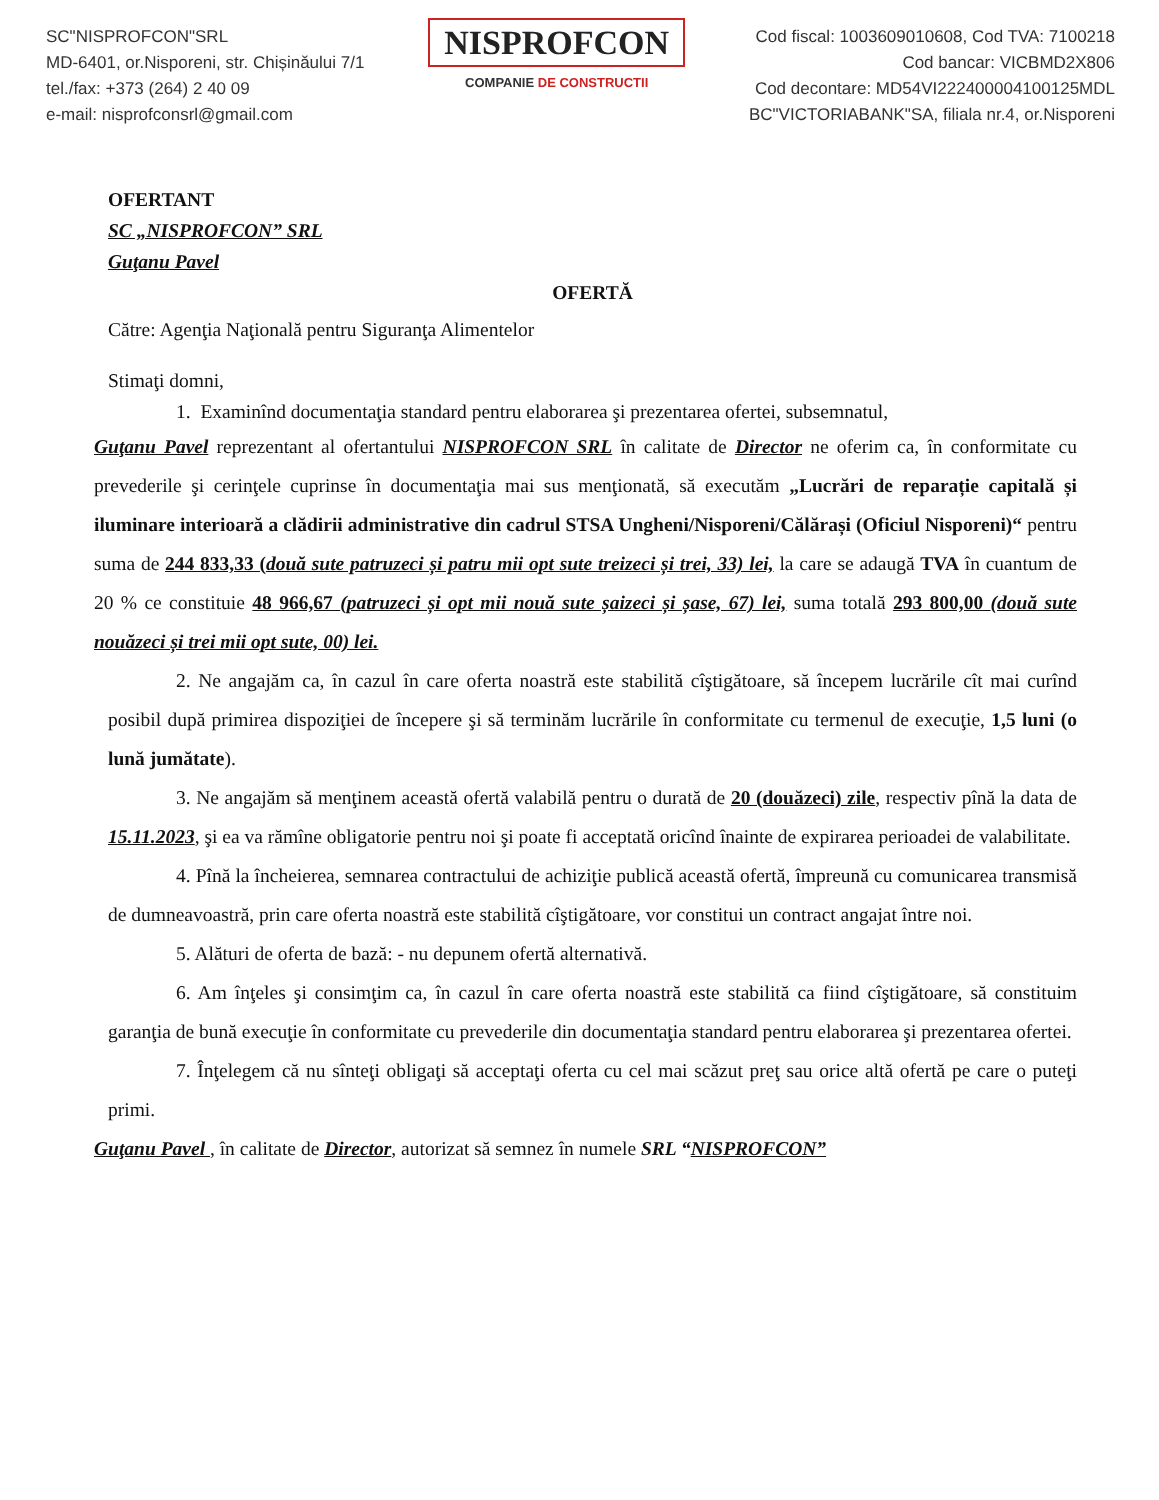SC"NISPROFCON"SRL
MD-6401, or.Nisporeni, str. Chișinăului 7/1
tel./fax: +373 (264) 2 40 09
e-mail: nisprofconsrl@gmail.com
NISPROFCON
COMPANIE DE CONSTRUCTII
Cod fiscal: 1003609010608, Cod TVA: 7100218
Cod bancar: VICBMD2X806
Cod decontare: MD54VI222400004100125MDL
BC"VICTORIABANK"SA, filiala nr.4, or.Nisporeni
OFERTANT
SC „NISPROFCON” SRL
Guţanu Pavel
OFERTĂ
Către: Agenţia Naţională pentru Siguranţa Alimentelor
Stimaţi domni,
1. Examinînd documentaţia standard pentru elaborarea şi prezentarea ofertei, subsemnatul,
Guţanu Pavel reprezentant al ofertantului NISPROFCON SRL în calitate de Director ne oferim ca, în conformitate cu prevederile şi cerinţele cuprinse în documentaţia mai sus menţionată, să executăm „Lucrări de reparație capitală și iluminare interioară a clădirii administrative din cadrul STSA Ungheni/Nisporeni/Călărași (Oficiul Nisporeni)“ pentru suma de 244 833,33 (două sute patruzeci și patru mii opt sute treizeci și trei, 33) lei, la care se adaugă TVA în cuantum de 20 % ce constituie 48 966,67 (patruzeci și opt mii nouă sute șaizeci și șase, 67) lei, suma totală 293 800,00 (două sute nouăzeci și trei mii opt sute, 00) lei.
2. Ne angajăm ca, în cazul în care oferta noastră este stabilită cîştigătoare, să începem lucrările cît mai curînd posibil după primirea dispoziţiei de începere şi să terminăm lucrările în conformitate cu termenul de execuţie, 1,5 luni (o lună jumătate).
3. Ne angajăm să menţinem această ofertă valabilă pentru o durată de 20 (douăzeci) zile, respectiv pînă la data de 15.11.2023, şi ea va rămîne obligatorie pentru noi şi poate fi acceptată oricînd înainte de expirarea perioadei de valabilitate.
4. Pînă la încheierea, semnarea contractului de achiziţie publică această ofertă, împreună cu comunicarea transmisă de dumneavoastră, prin care oferta noastră este stabilită cîştigătoare, vor constitui un contract angajat între noi.
5. Alături de oferta de bază: - nu depunem ofertă alternativă.
6. Am înţeles şi consimţim ca, în cazul în care oferta noastră este stabilită ca fiind cîştigătoare, să constituim garanţia de bună execuţie în conformitate cu prevederile din documentaţia standard pentru elaborarea şi prezentarea ofertei.
7. Înţelegem că nu sînteţi obligaţi să acceptaţi oferta cu cel mai scăzut preţ sau orice altă ofertă pe care o puteţi primi.
Guţanu Pavel , în calitate de Director, autorizat să semnez în numele SRL “NISPROFCON”